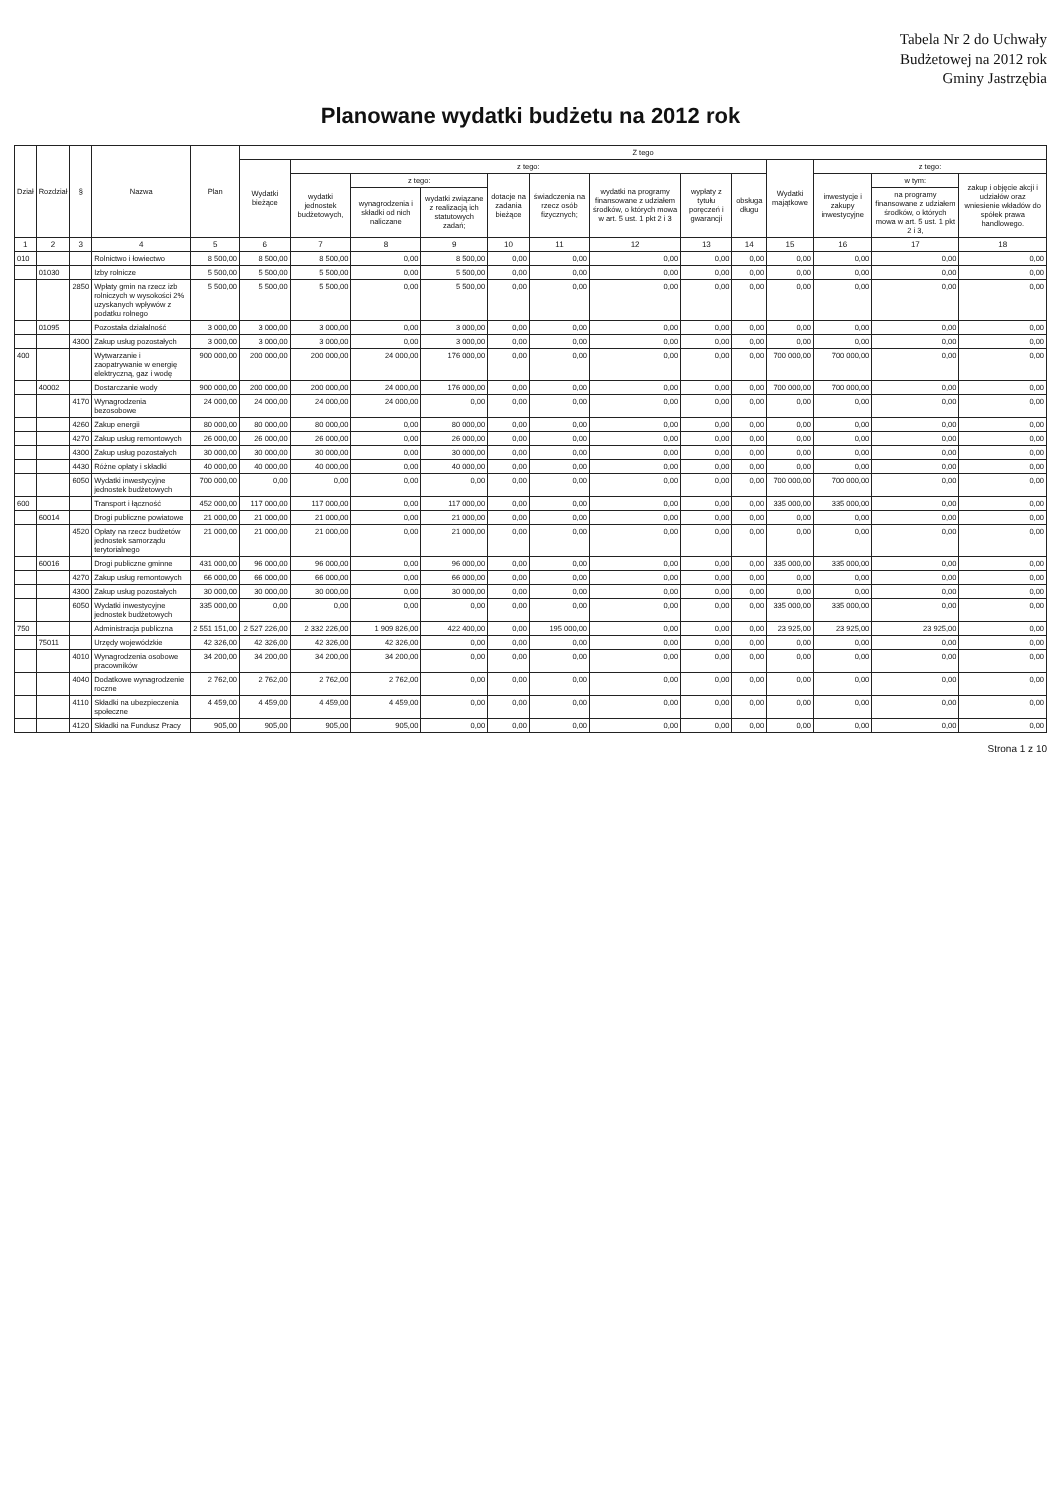Tabela Nr 2 do Uchwały
Budżetowej na 2012 rok
Gminy Jastrzębia
Planowane wydatki budżetu na 2012 rok
| Dział | Rozdział | § | Nazwa | Plan | Z tego | | | | | | | | | | | | |
| --- | --- | --- | --- | --- | --- | --- | --- | --- | --- | --- | --- | --- | --- | --- | --- | --- | --- |
| | | | | | Wydatki bieżące | z tego: | | | | | | | | Wydatki majątkowe | z tego: | | |
| | | | | | | wydatki jednostek budżetowych, | z tego: | | dotacje na zadania bieżące | świadczenia na rzecz osób fizycznych; | wydatki na programy finansowane z udziałem środków, o których mowa w art. 5 ust. 1 pkt 2 i 3 | wypłaty z tytułu poręczeń i gwarancji | obsługa długu | | inwestycje i zakupy inwestycyjne | w tym: | zakup i objęcie akcji i udziałów oraz wniesienie wkładów do spółek prawa handlowego. |
| | | | | | | | wynagrodzenia i składki od nich naliczane | wydatki związane z realizacją ich statutowych zadań; | | | | | | | | na programy finansowane z udziałem środków, o których mowa w art. 5 ust. 1 pkt 2 i 3, | |
| 1 | 2 | 3 | 4 | 5 | 6 | 7 | 8 | 9 | 10 | 11 | 12 | 13 | 14 | 15 | 16 | 17 | 18 |
| 010 | | | Rolnictwo i łowiectwo | 8 500,00 | 8 500,00 | 8 500,00 | 0,00 | 8 500,00 | 0,00 | 0,00 | 0,00 | 0,00 | 0,00 | 0,00 | 0,00 | 0,00 | 0,00 |
| | 01030 | | Izby rolnicze | 5 500,00 | 5 500,00 | 5 500,00 | 0,00 | 5 500,00 | 0,00 | 0,00 | 0,00 | 0,00 | 0,00 | 0,00 | 0,00 | 0,00 | 0,00 |
| | | 2850 | Wpłaty gmin na rzecz izb rolniczych w wysokości 2% uzyskanych wpływów z podatku rolnego | 5 500,00 | 5 500,00 | 5 500,00 | 0,00 | 5 500,00 | 0,00 | 0,00 | 0,00 | 0,00 | 0,00 | 0,00 | 0,00 | 0,00 | 0,00 |
| | 01095 | | Pozostała działalność | 3 000,00 | 3 000,00 | 3 000,00 | 0,00 | 3 000,00 | 0,00 | 0,00 | 0,00 | 0,00 | 0,00 | 0,00 | 0,00 | 0,00 | 0,00 |
| | | 4300 | Zakup usług pozostałych | 3 000,00 | 3 000,00 | 3 000,00 | 0,00 | 3 000,00 | 0,00 | 0,00 | 0,00 | 0,00 | 0,00 | 0,00 | 0,00 | 0,00 | 0,00 |
| 400 | | | Wytwarzanie i zaopatrywanie w energię elektryczną, gaz i wodę | 900 000,00 | 200 000,00 | 200 000,00 | 24 000,00 | 176 000,00 | 0,00 | 0,00 | 0,00 | 0,00 | 0,00 | 700 000,00 | 700 000,00 | 0,00 | 0,00 |
| | 40002 | | Dostarczanie wody | 900 000,00 | 200 000,00 | 200 000,00 | 24 000,00 | 176 000,00 | 0,00 | 0,00 | 0,00 | 0,00 | 0,00 | 700 000,00 | 700 000,00 | 0,00 | 0,00 |
| | | 4170 | Wynagrodzenia bezosobowe | 24 000,00 | 24 000,00 | 24 000,00 | 24 000,00 | 0,00 | 0,00 | 0,00 | 0,00 | 0,00 | 0,00 | 0,00 | 0,00 | 0,00 | 0,00 |
| | | 4260 | Zakup energii | 80 000,00 | 80 000,00 | 80 000,00 | 0,00 | 80 000,00 | 0,00 | 0,00 | 0,00 | 0,00 | 0,00 | 0,00 | 0,00 | 0,00 | 0,00 |
| | | 4270 | Zakup usług remontowych | 26 000,00 | 26 000,00 | 26 000,00 | 0,00 | 26 000,00 | 0,00 | 0,00 | 0,00 | 0,00 | 0,00 | 0,00 | 0,00 | 0,00 | 0,00 |
| | | 4300 | Zakup usług pozostałych | 30 000,00 | 30 000,00 | 30 000,00 | 0,00 | 30 000,00 | 0,00 | 0,00 | 0,00 | 0,00 | 0,00 | 0,00 | 0,00 | 0,00 | 0,00 |
| | | 4430 | Różne opłaty i składki | 40 000,00 | 40 000,00 | 40 000,00 | 0,00 | 40 000,00 | 0,00 | 0,00 | 0,00 | 0,00 | 0,00 | 0,00 | 0,00 | 0,00 | 0,00 |
| | | 6050 | Wydatki inwestycyjne jednostek budżetowych | 700 000,00 | 0,00 | 0,00 | 0,00 | 0,00 | 0,00 | 0,00 | 0,00 | 0,00 | 0,00 | 700 000,00 | 700 000,00 | 0,00 | 0,00 |
| 600 | | | Transport i łączność | 452 000,00 | 117 000,00 | 117 000,00 | 0,00 | 117 000,00 | 0,00 | 0,00 | 0,00 | 0,00 | 0,00 | 335 000,00 | 335 000,00 | 0,00 | 0,00 |
| | 60014 | | Drogi publiczne powiatowe | 21 000,00 | 21 000,00 | 21 000,00 | 0,00 | 21 000,00 | 0,00 | 0,00 | 0,00 | 0,00 | 0,00 | 0,00 | 0,00 | 0,00 | 0,00 |
| | | 4520 | Opłaty na rzecz budżetów jednostek samorządu terytorialnego | 21 000,00 | 21 000,00 | 21 000,00 | 0,00 | 21 000,00 | 0,00 | 0,00 | 0,00 | 0,00 | 0,00 | 0,00 | 0,00 | 0,00 | 0,00 |
| | 60016 | | Drogi publiczne gminne | 431 000,00 | 96 000,00 | 96 000,00 | 0,00 | 96 000,00 | 0,00 | 0,00 | 0,00 | 0,00 | 0,00 | 335 000,00 | 335 000,00 | 0,00 | 0,00 |
| | | 4270 | Zakup usług remontowych | 66 000,00 | 66 000,00 | 66 000,00 | 0,00 | 66 000,00 | 0,00 | 0,00 | 0,00 | 0,00 | 0,00 | 0,00 | 0,00 | 0,00 | 0,00 |
| | | 4300 | Zakup usług pozostałych | 30 000,00 | 30 000,00 | 30 000,00 | 0,00 | 30 000,00 | 0,00 | 0,00 | 0,00 | 0,00 | 0,00 | 0,00 | 0,00 | 0,00 | 0,00 |
| | | 6050 | Wydatki inwestycyjne jednostek budżetowych | 335 000,00 | 0,00 | 0,00 | 0,00 | 0,00 | 0,00 | 0,00 | 0,00 | 0,00 | 0,00 | 335 000,00 | 335 000,00 | 0,00 | 0,00 |
| 750 | | | Administracja publiczna | 2 551 151,00 | 2 527 226,00 | 2 332 226,00 | 1 909 826,00 | 422 400,00 | 0,00 | 195 000,00 | 0,00 | 0,00 | 0,00 | 23 925,00 | 23 925,00 | 23 925,00 | 0,00 |
| | 75011 | | Urzędy wojewódzkie | 42 326,00 | 42 326,00 | 42 326,00 | 42 326,00 | 0,00 | 0,00 | 0,00 | 0,00 | 0,00 | 0,00 | 0,00 | 0,00 | 0,00 | 0,00 |
| | | 4010 | Wynagrodzenia osobowe pracowników | 34 200,00 | 34 200,00 | 34 200,00 | 34 200,00 | 0,00 | 0,00 | 0,00 | 0,00 | 0,00 | 0,00 | 0,00 | 0,00 | 0,00 | 0,00 |
| | | 4040 | Dodatkowe wynagrodzenie roczne | 2 762,00 | 2 762,00 | 2 762,00 | 2 762,00 | 0,00 | 0,00 | 0,00 | 0,00 | 0,00 | 0,00 | 0,00 | 0,00 | 0,00 | 0,00 |
| | | 4110 | Składki na ubezpieczenia społeczne | 4 459,00 | 4 459,00 | 4 459,00 | 4 459,00 | 0,00 | 0,00 | 0,00 | 0,00 | 0,00 | 0,00 | 0,00 | 0,00 | 0,00 | 0,00 |
| | | 4120 | Składki na Fundusz Pracy | 905,00 | 905,00 | 905,00 | 905,00 | 0,00 | 0,00 | 0,00 | 0,00 | 0,00 | 0,00 | 0,00 | 0,00 | 0,00 | 0,00 |
Strona 1 z 10